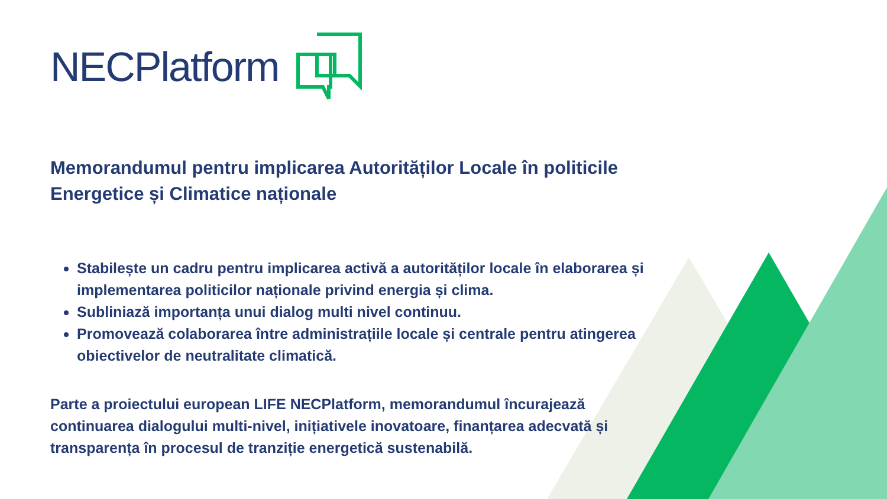NECPlatform
Memorandumul pentru implicarea Autorităților Locale în politicile Energetice și Climatice naționale
Stabilește un cadru pentru implicarea activă a autorităților locale în elaborarea și implementarea politicilor naționale privind energia și clima.
Subliniază importanța unui dialog multi nivel continuu.
Promovează colaborarea între administrațiile locale și centrale pentru atingerea obiectivelor de neutralitate climatică.
Parte a proiectului european LIFE NECPlatform, memorandumul încurajează continuarea dialogului multi-nivel, inițiativele inovatoare, finanțarea adecvată și transparența în procesul de tranziție energetică sustenabilă.